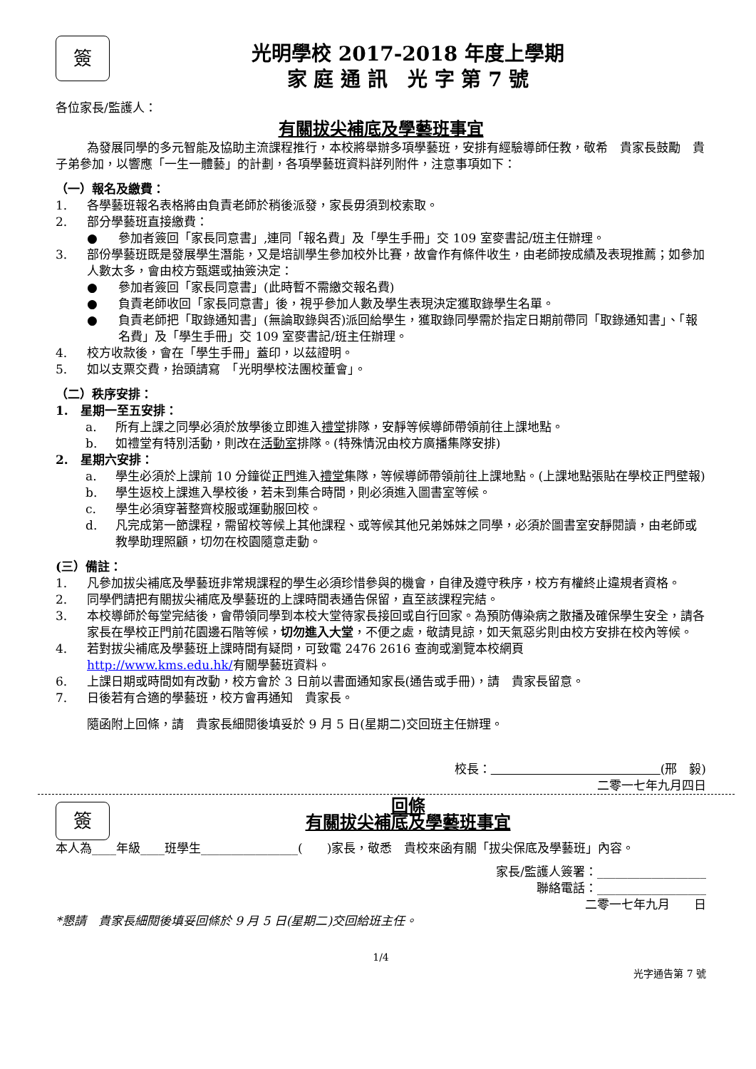簽
光明學校 2017-2018 年度上學期
家 庭 通 訊　光 字 第 7 號
各位家長/監護人：
有關拔尖補底及學藝班事宜
為發展同學的多元智能及協助主流課程推行，本校將舉辦多項學藝班，安排有經驗導師任教，敬希　貴家長鼓勵　貴子弟參加，以響應「一生一體藝」的計劃，各項學藝班資料詳列附件，注意事項如下：
（一）報名及繳費：
1. 各學藝班報名表格將由負責老師於稍後派發，家長毋須到校索取。
2. 部分學藝班直接繳費：
● 參加者簽回「家長同意書」,連同「報名費」及「學生手冊」交 109 室麥書記/班主任辦理。
3. 部份學藝班既是發展學生潛能，又是培訓學生參加校外比賽，故會作有條件收生，由老師按成績及表現推薦；如參加人數太多，會由校方甄選或抽簽決定：
● 參加者簽回「家長同意書」(此時暫不需繳交報名費)
● 負責老師收回「家長同意書」後，視乎參加人數及學生表現決定獲取錄學生名單。
● 負責老師把「取錄通知書」(無論取錄與否)派回給學生，獲取錄同學需於指定日期前帶同「取錄通知書」、「報名費」及「學生手冊」交 109 室麥書記/班主任辦理。
4. 校方收款後，會在「學生手冊」蓋印，以茲證明。
5. 如以支票交費，抬頭請寫　「光明學校法團校董會」。
（二）秩序安排：
1.　星期一至五安排：
a. 所有上課之同學必須於放學後立即進入禮堂排隊，安靜等候導師帶領前往上課地點。
b. 如禮堂有特別活動，則改在活動室排隊。(特殊情況由校方廣播集隊安排)
2.　星期六安排：
a. 學生必須於上課前 10 分鐘從正門進入禮堂集隊，等候導師帶領前往上課地點。(上課地點張貼在學校正門壁報)
b. 學生返校上課進入學校後，若未到集合時間，則必須進入圖書室等候。
c. 學生必須穿著整齊校服或運動服回校。
d. 凡完成第一節課程，需留校等候上其他課程、或等候其他兄弟姊妹之同學，必須於圖書室安靜閱讀，由老師或教學助理照顧，切勿在校園隨意走動。
(三）備註：
1. 凡參加拔尖補底及學藝班非常規課程的學生必須珍惜參與的機會，自律及遵守秩序，校方有權終止違規者資格。
2. 同學們請把有關拔尖補底及學藝班的上課時間表通告保留，直至該課程完結。
3. 本校導師於每堂完結後，會帶領同學到本校大堂待家長接回或自行回家。為預防傳染病之散播及確保學生安全，請各家長在學校正門前花園邊石階等候，切勿進入大堂，不便之處，敬請見諒，如天氣惡劣則由校方安排在校內等候。
4. 若對拔尖補底及學藝班上課時間有疑問，可致電 2476 2616 查詢或瀏覽本校網頁
http://www.kms.edu.hk/有關學藝班資料。
6. 上課日期或時間如有改動，校方會於 3 日前以書面通知家長(通告或手冊)，請　貴家長留意。
7. 日後若有合適的學藝班，校方會再通知　貴家長。
隨函附上回條，請　貴家長細閱後填妥於 9 月 5 日(星期二)交回班主任辦理。
校長：　　　　　　　　　　　　　　 (邢　毅)
二零一七年九月四日
簽
回條
有關拔尖補底及學藝班事宜
本人為____年級____班學生________________(　　)家長，敬悉　貴校來函有關「拔尖保底及學藝班」內容。
家長/監護人簽署：__________________
聯絡電話：__________________
二零一七年九月　　日
*懇請　貴家長細閱後填妥回條於 9 月 5 日(星期二)交回給班主任。
1/4
光字通告第 7 號